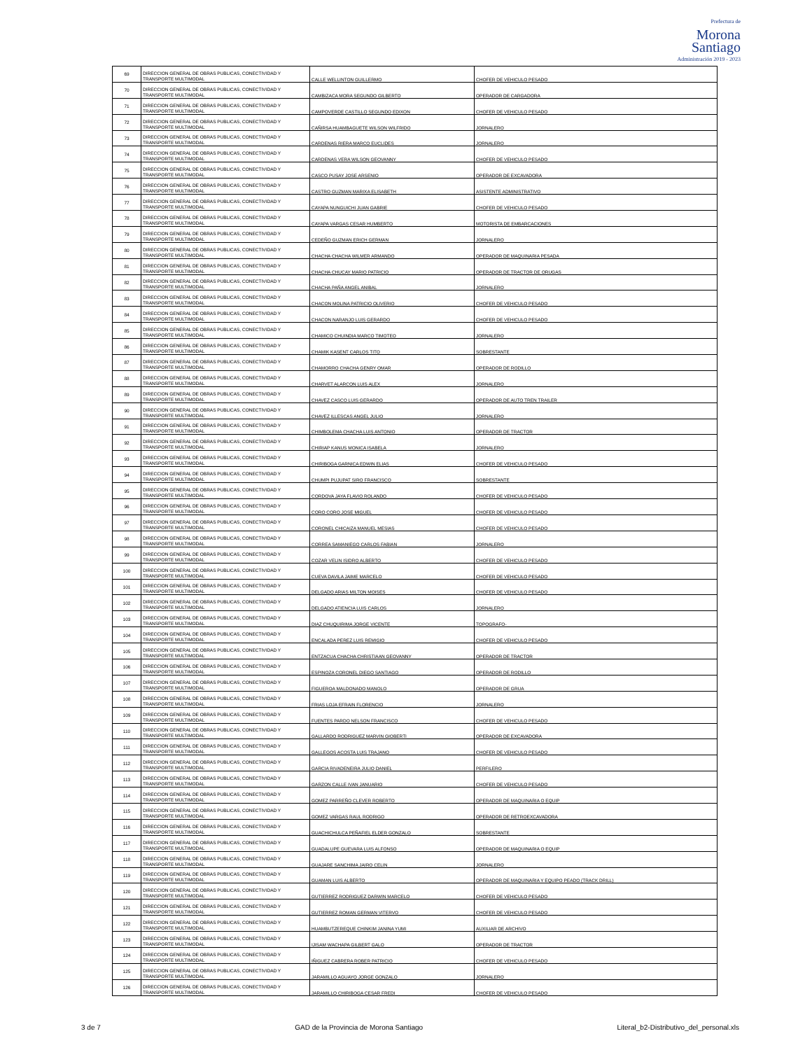Prefectura de
Morona
Santiago
Administración 2019 - 2023
| 69 | DIRECCION GENERAL DE OBRAS PUBLICAS, CONECTIVIDAD Y TRANSPORTE MULTIMODAL | CALLE WELLINTON GUILLERMO | CHOFER DE VEHICULO PESADO |
| 70 | DIRECCION GENERAL DE OBRAS PUBLICAS, CONECTIVIDAD Y TRANSPORTE MULTIMODAL | CAMBIZACA MORA SEGUNDO GILBERTO | OPERADOR DE CARGADORA |
| 71 | DIRECCION GENERAL DE OBRAS PUBLICAS, CONECTIVIDAD Y TRANSPORTE MULTIMODAL | CAMPOVERDE CASTILLO SEGUNDO EDIXON | CHOFER DE VEHICULO PESADO |
| 72 | DIRECCION GENERAL DE OBRAS PUBLICAS, CONECTIVIDAD Y TRANSPORTE MULTIMODAL | CAÑIRSA HUAMBAGUETE WILSON WILFRIDO | JORNALERO |
| 73 | DIRECCION GENERAL DE OBRAS PUBLICAS, CONECTIVIDAD Y TRANSPORTE MULTIMODAL | CARDENAS RIERA MARCO EUCLIDES | JORNALERO |
| 74 | DIRECCION GENERAL DE OBRAS PUBLICAS, CONECTIVIDAD Y TRANSPORTE MULTIMODAL | CARDENAS VERA WILSON GEOVANNY | CHOFER DE VEHICULO PESADO |
| 75 | DIRECCION GENERAL DE OBRAS PUBLICAS, CONECTIVIDAD Y TRANSPORTE MULTIMODAL | CASCO PUSAY JOSE ARSENIO | OPERADOR DE EXCAVADORA |
| 76 | DIRECCION GENERAL DE OBRAS PUBLICAS, CONECTIVIDAD Y TRANSPORTE MULTIMODAL | CASTRO GUZMAN MARIXA ELISABETH | ASISTENTE ADMINISTRATIVO |
| 77 | DIRECCION GENERAL DE OBRAS PUBLICAS, CONECTIVIDAD Y TRANSPORTE MULTIMODAL | CAYAPA NUNGUICHI JUAN GABRIE | CHOFER DE VEHICULO PESADO |
| 78 | DIRECCION GENERAL DE OBRAS PUBLICAS, CONECTIVIDAD Y TRANSPORTE MULTIMODAL | CAYAPA VARGAS CESAR HUMBERTO | MOTORISTA DE EMBARCACIONES |
| 79 | DIRECCION GENERAL DE OBRAS PUBLICAS, CONECTIVIDAD Y TRANSPORTE MULTIMODAL | CEDEÑO GUZMAN ERICH GERMAN | JORNALERO |
| 80 | DIRECCION GENERAL DE OBRAS PUBLICAS, CONECTIVIDAD Y TRANSPORTE MULTIMODAL | CHACHA CHACHA WILMER ARMANDO | OPERADOR DE MAQUINARIA PESADA |
| 81 | DIRECCION GENERAL DE OBRAS PUBLICAS, CONECTIVIDAD Y TRANSPORTE MULTIMODAL | CHACHA CHUCAY MARIO PATRICIO | OPERADOR DE TRACTOR DE ORUGAS |
| 82 | DIRECCION GENERAL DE OBRAS PUBLICAS, CONECTIVIDAD Y TRANSPORTE MULTIMODAL | CHACHA PAÑA ANGEL ANIBAL | JORNALERO |
| 83 | DIRECCION GENERAL DE OBRAS PUBLICAS, CONECTIVIDAD Y TRANSPORTE MULTIMODAL | CHACON MOLINA PATRICIO OLIVERIO | CHOFER DE VEHICULO PESADO |
| 84 | DIRECCION GENERAL DE OBRAS PUBLICAS, CONECTIVIDAD Y TRANSPORTE MULTIMODAL | CHACON NARANJO LUIS GERARDO | CHOFER DE VEHICULO PESADO |
| 85 | DIRECCION GENERAL DE OBRAS PUBLICAS, CONECTIVIDAD Y TRANSPORTE MULTIMODAL | CHAMICO CHUINDIA MARCO TIMOTEO | JORNALERO |
| 86 | DIRECCION GENERAL DE OBRAS PUBLICAS, CONECTIVIDAD Y TRANSPORTE MULTIMODAL | CHAMIK KASENT CARLOS TITO | SOBRESTANTE |
| 87 | DIRECCION GENERAL DE OBRAS PUBLICAS, CONECTIVIDAD Y TRANSPORTE MULTIMODAL | CHAMORRO CHACHA GENRY OMAR | OPERADOR DE RODILLO |
| 88 | DIRECCION GENERAL DE OBRAS PUBLICAS, CONECTIVIDAD Y TRANSPORTE MULTIMODAL | CHARVET ALARCON LUIS ALEX | JORNALERO |
| 89 | DIRECCION GENERAL DE OBRAS PUBLICAS, CONECTIVIDAD Y TRANSPORTE MULTIMODAL | CHAVEZ CASCO LUIS GERARDO | OPERADOR DE AUTO TREN TRAILER |
| 90 | DIRECCION GENERAL DE OBRAS PUBLICAS, CONECTIVIDAD Y TRANSPORTE MULTIMODAL | CHAVEZ ILLESCAS ANGEL JULIO | JORNALERO |
| 91 | DIRECCION GENERAL DE OBRAS PUBLICAS, CONECTIVIDAD Y TRANSPORTE MULTIMODAL | CHIMBOLEMA CHACHA LUIS ANTONIO | OPERADOR DE TRACTOR |
| 92 | DIRECCION GENERAL DE OBRAS PUBLICAS, CONECTIVIDAD Y TRANSPORTE MULTIMODAL | CHIRIAP KANUS MONICA ISABELA | JORNALERO |
| 93 | DIRECCION GENERAL DE OBRAS PUBLICAS, CONECTIVIDAD Y TRANSPORTE MULTIMODAL | CHIRIBOGA GARNICA EDWIN ELIAS | CHOFER DE VEHICULO PESADO |
| 94 | DIRECCION GENERAL DE OBRAS PUBLICAS, CONECTIVIDAD Y TRANSPORTE MULTIMODAL | CHUMPI PUJUPAT SIRO FRANCISCO | SOBRESTANTE |
| 95 | DIRECCION GENERAL DE OBRAS PUBLICAS, CONECTIVIDAD Y TRANSPORTE MULTIMODAL | CORDOVA JAYA FLAVIO ROLANDO | CHOFER DE VEHICULO PESADO |
| 96 | DIRECCION GENERAL DE OBRAS PUBLICAS, CONECTIVIDAD Y TRANSPORTE MULTIMODAL | CORO CORO JOSE MIGUEL | CHOFER DE VEHICULO PESADO |
| 97 | DIRECCION GENERAL DE OBRAS PUBLICAS, CONECTIVIDAD Y TRANSPORTE MULTIMODAL | CORONEL CHICAIZA MANUEL MESIAS | CHOFER DE VEHICULO PESADO |
| 98 | DIRECCION GENERAL DE OBRAS PUBLICAS, CONECTIVIDAD Y TRANSPORTE MULTIMODAL | CORREA SAMANIEGO CARLOS FABIAN | JORNALERO |
| 99 | DIRECCION GENERAL DE OBRAS PUBLICAS, CONECTIVIDAD Y TRANSPORTE MULTIMODAL | COZAR VELIN ISIDRO ALBERTO | CHOFER DE VEHICULO PESADO |
| 100 | DIRECCION GENERAL DE OBRAS PUBLICAS, CONECTIVIDAD Y TRANSPORTE MULTIMODAL | CUEVA DAVILA JAIME MARCELO | CHOFER DE VEHICULO PESADO |
| 101 | DIRECCION GENERAL DE OBRAS PUBLICAS, CONECTIVIDAD Y TRANSPORTE MULTIMODAL | DELGADO ARIAS MILTON MOISES | CHOFER DE VEHICULO PESADO |
| 102 | DIRECCION GENERAL DE OBRAS PUBLICAS, CONECTIVIDAD Y TRANSPORTE MULTIMODAL | DELGADO ATIENCIA LUIS CARLOS | JORNALERO |
| 103 | DIRECCION GENERAL DE OBRAS PUBLICAS, CONECTIVIDAD Y TRANSPORTE MULTIMODAL | DIAZ CHUQUIRIMA JORGE VICENTE | TOPOGRAFO- |
| 104 | DIRECCION GENERAL DE OBRAS PUBLICAS, CONECTIVIDAD Y TRANSPORTE MULTIMODAL | ENCALADA PEREZ LUIS REMIGIO | CHOFER DE VEHICULO PESADO |
| 105 | DIRECCION GENERAL DE OBRAS PUBLICAS, CONECTIVIDAD Y TRANSPORTE MULTIMODAL | ENTZACUA CHACHA CHRISTIAAN GEOVANNY | OPERADOR DE TRACTOR |
| 106 | DIRECCION GENERAL DE OBRAS PUBLICAS, CONECTIVIDAD Y TRANSPORTE MULTIMODAL | ESPINOZA CORONEL DIEGO SANTIAGO | OPERADOR DE RODILLO |
| 107 | DIRECCION GENERAL DE OBRAS PUBLICAS, CONECTIVIDAD Y TRANSPORTE MULTIMODAL | FIGUEROA MALDONADO MANOLO | OPERADOR DE GRUA |
| 108 | DIRECCION GENERAL DE OBRAS PUBLICAS, CONECTIVIDAD Y TRANSPORTE MULTIMODAL | FRIAS LOJA EFRAIN FLORENCIO | JORNALERO |
| 109 | DIRECCION GENERAL DE OBRAS PUBLICAS, CONECTIVIDAD Y TRANSPORTE MULTIMODAL | FUENTES PARDO NELSON FRANCISCO | CHOFER DE VEHICULO PESADO |
| 110 | DIRECCION GENERAL DE OBRAS PUBLICAS, CONECTIVIDAD Y TRANSPORTE MULTIMODAL | GALLARDO RODRIGUEZ MARVIN GIOBERTI | OPERADOR DE EXCAVADORA |
| 111 | DIRECCION GENERAL DE OBRAS PUBLICAS, CONECTIVIDAD Y TRANSPORTE MULTIMODAL | GALLEGOS ACOSTA LUIS TRAJANO | CHOFER DE VEHICULO PESADO |
| 112 | DIRECCION GENERAL DE OBRAS PUBLICAS, CONECTIVIDAD Y TRANSPORTE MULTIMODAL | GARCIA RIVADENEIRA JULIO DANIEL | PERFILERO |
| 113 | DIRECCION GENERAL DE OBRAS PUBLICAS, CONECTIVIDAD Y TRANSPORTE MULTIMODAL | GARZON CALLE IVAN JANUARIO | CHOFER DE VEHICULO PESADO |
| 114 | DIRECCION GENERAL DE OBRAS PUBLICAS, CONECTIVIDAD Y TRANSPORTE MULTIMODAL | GOMEZ PARREÑO CLEVER ROBERTO | OPERADOR DE MAQUINARIA O EQUIP |
| 115 | DIRECCION GENERAL DE OBRAS PUBLICAS, CONECTIVIDAD Y TRANSPORTE MULTIMODAL | GOMEZ VARGAS RAUL RODRIGO | OPERADOR DE RETROEXCAVADORA |
| 116 | DIRECCION GENERAL DE OBRAS PUBLICAS, CONECTIVIDAD Y TRANSPORTE MULTIMODAL | GUACHICHULCA PEÑAFIEL ELDER GONZALO | SOBRESTANTE |
| 117 | DIRECCION GENERAL DE OBRAS PUBLICAS, CONECTIVIDAD Y TRANSPORTE MULTIMODAL | GUADALUPE GUEVARA LUIS ALFONSO | OPERADOR DE MAQUINARIA O EQUIP |
| 118 | DIRECCION GENERAL DE OBRAS PUBLICAS, CONECTIVIDAD Y TRANSPORTE MULTIMODAL | GUAJARE SANCHIMA JAIRO CELIN | JORNALERO |
| 119 | DIRECCION GENERAL DE OBRAS PUBLICAS, CONECTIVIDAD Y TRANSPORTE MULTIMODAL | GUAMAN LUIS ALBERTO | OPERADOR DE MAQUINARIA Y EQUIPO PEADO (TRACK DRILL) |
| 120 | DIRECCION GENERAL DE OBRAS PUBLICAS, CONECTIVIDAD Y TRANSPORTE MULTIMODAL | GUTIERREZ RODRIGUEZ DARWIN MARCELO | CHOFER DE VEHICULO PESADO |
| 121 | DIRECCION GENERAL DE OBRAS PUBLICAS, CONECTIVIDAD Y TRANSPORTE MULTIMODAL | GUTIERREZ ROMAN GERMAN VITERVO | CHOFER DE VEHICULO PESADO |
| 122 | DIRECCION GENERAL DE OBRAS PUBLICAS, CONECTIVIDAD Y TRANSPORTE MULTIMODAL | HUAMBUTZEREQUE CHINKIM JANINA YUMI | AUXILIAR DE ARCHIVO |
| 123 | DIRECCION GENERAL DE OBRAS PUBLICAS, CONECTIVIDAD Y TRANSPORTE MULTIMODAL | IJISAM WACHAPA GILBERT GALO | OPERADOR DE TRACTOR |
| 124 | DIRECCION GENERAL DE OBRAS PUBLICAS, CONECTIVIDAD Y TRANSPORTE MULTIMODAL | IÑIGUEZ CABRERA ROBER PATRICIO | CHOFER DE VEHICULO PESADO |
| 125 | DIRECCION GENERAL DE OBRAS PUBLICAS, CONECTIVIDAD Y TRANSPORTE MULTIMODAL | JARAMILLO AGUAYO JORGE GONZALO | JORNALERO |
| 126 | DIRECCION GENERAL DE OBRAS PUBLICAS, CONECTIVIDAD Y TRANSPORTE MULTIMODAL | JARAMILLO CHIRIBOGA CESAR FREDI | CHOFER DE VEHICULO PESADO |
3 de 7 GAD de la Provincia de Morona Santiago Literal_b2-Distributivo_del_personal.xls